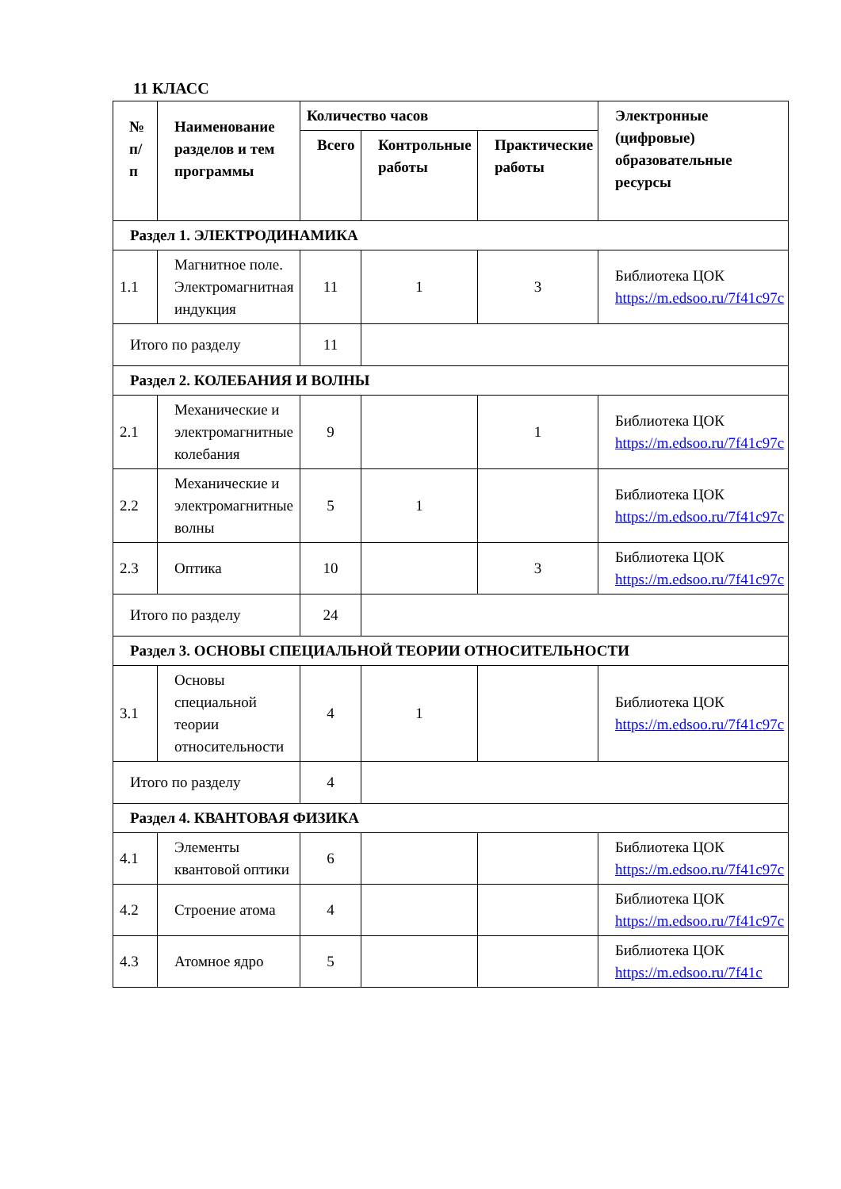11 КЛАСС
| № п/п | Наименование разделов и тем программы | Количество часов | | | Электронные (цифровые) образовательные ресурсы |
| --- | --- | --- | --- | --- | --- |
| | | Всего | Контрольные работы | Практические работы | |
| Раздел 1. ЭЛЕКТРОДИНАМИКА | | | | | |
| 1.1 | Магнитное поле. Электромагнитная индукция | 11 | 1 | 3 | Библиотека ЦОК https://m.edsoo.ru/7f41c97c |
| Итого по разделу | | 11 | | | |
| Раздел 2. КОЛЕБАНИЯ И ВОЛНЫ | | | | | |
| 2.1 | Механические и электромагнитные колебания | 9 | | 1 | Библиотека ЦОК https://m.edsoo.ru/7f41c97c |
| 2.2 | Механические и электромагнитные волны | 5 | 1 | | Библиотека ЦОК https://m.edsoo.ru/7f41c97c |
| 2.3 | Оптика | 10 | | 3 | Библиотека ЦОК https://m.edsoo.ru/7f41c97c |
| Итого по разделу | | 24 | | | |
| Раздел 3. ОСНОВЫ СПЕЦИАЛЬНОЙ ТЕОРИИ ОТНОСИТЕЛЬНОСТИ | | | | | |
| 3.1 | Основы специальной теории относительности | 4 | 1 | | Библиотека ЦОК https://m.edsoo.ru/7f41c97c |
| Итого по разделу | | 4 | | | |
| Раздел 4. КВАНТОВАЯ ФИЗИКА | | | | | |
| 4.1 | Элементы квантовой оптики | 6 | | | Библиотека ЦОК https://m.edsoo.ru/7f41c97c |
| 4.2 | Строение атома | 4 | | | Библиотека ЦОК https://m.edsoo.ru/7f41c97c |
| 4.3 | Атомное ядро | 5 | | | Библиотека ЦОК https://m.edsoo.ru/7f41c |